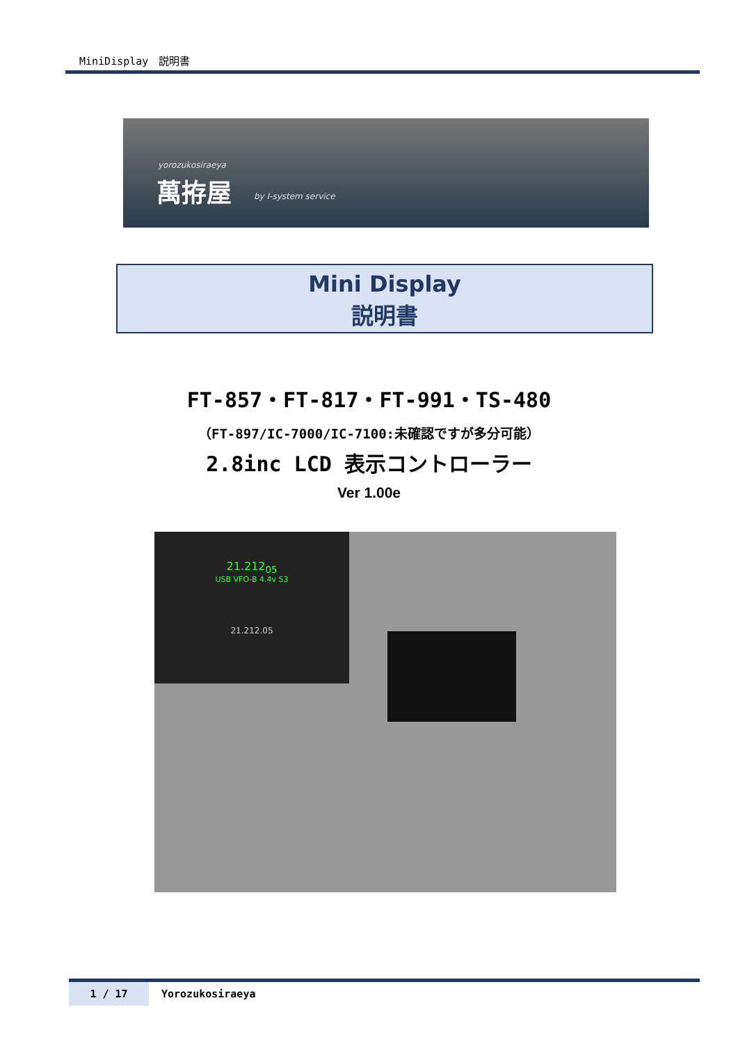MiniDisplay　説明書
yorozukosiraeya
萬拵屋 by I-system service
Mini Display
説明書
FT-857・FT-817・FT-991・TS-480
（FT-897/IC-7000/IC-7100:未確認ですが多分可能）
2.8inc LCD 表示コントローラー
Ver 1.00e
21.212<sub>05</sub>
USB VFO-B 4.4v S3
21.212.05
1 / 17 Yorozukosiraeya